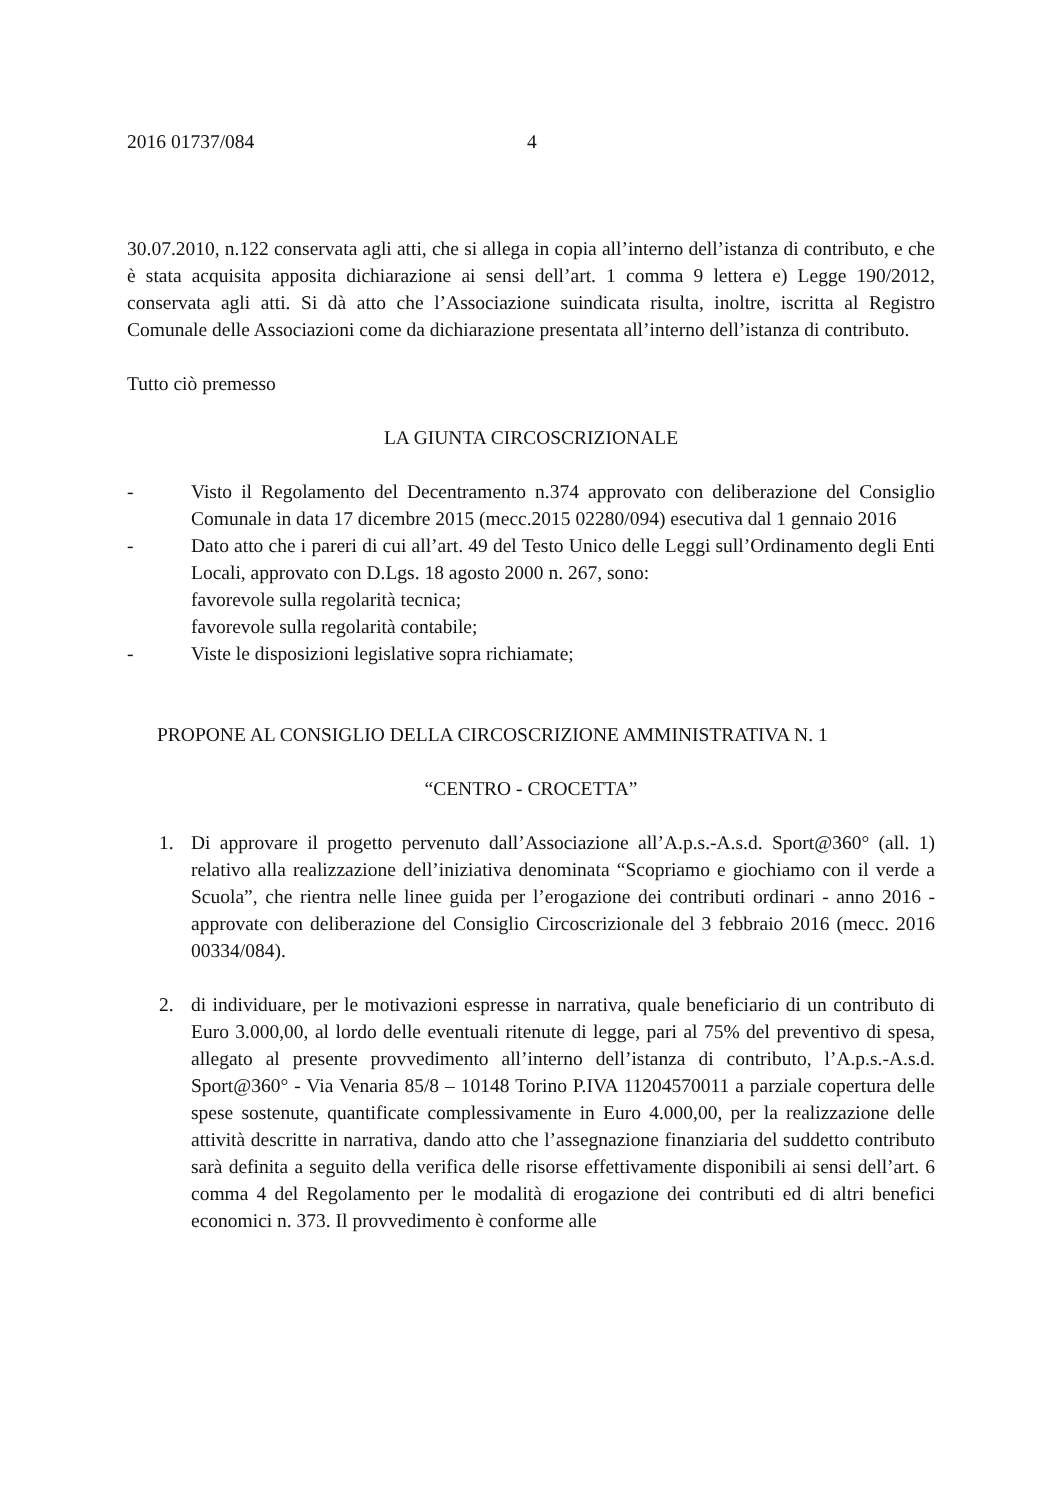2016 01737/084 4
30.07.2010, n.122 conservata agli atti, che si allega in copia all’interno dell’istanza di contributo, e che è stata acquisita apposita dichiarazione ai sensi dell’art. 1 comma 9 lettera e) Legge 190/2012, conservata agli atti. Si dà atto che l’Associazione suindicata risulta, inoltre, iscritta al Registro Comunale delle Associazioni come da dichiarazione presentata all’interno dell’istanza di contributo.
Tutto ciò premesso
LA GIUNTA CIRCOSCRIZIONALE
- Visto il Regolamento del Decentramento n.374 approvato con deliberazione del Consiglio Comunale in data 17 dicembre 2015 (mecc.2015 02280/094) esecutiva dal 1 gennaio 2016
- Dato atto che i pareri di cui all’art. 49 del Testo Unico delle Leggi sull’Ordinamento degli Enti Locali, approvato con D.Lgs. 18 agosto 2000 n. 267, sono:
favorevole sulla regolarità tecnica;
favorevole sulla regolarità contabile;
- Viste le disposizioni legislative sopra richiamate;
PROPONE AL CONSIGLIO DELLA CIRCOSCRIZIONE AMMINISTRATIVA N. 1
“CENTRO - CROCETTA”
1. Di approvare il progetto pervenuto dall’Associazione all’A.p.s.-A.s.d. Sport@360° (all. 1) relativo alla realizzazione dell’iniziativa denominata “Scopriamo e giochiamo con il verde a Scuola”, che rientra nelle linee guida per l’erogazione dei contributi ordinari - anno 2016 - approvate con deliberazione del Consiglio Circoscrizionale del 3 febbraio 2016 (mecc. 2016 00334/084).
2. di individuare, per le motivazioni espresse in narrativa, quale beneficiario di un contributo di Euro 3.000,00, al lordo delle eventuali ritenute di legge, pari al 75% del preventivo di spesa, allegato al presente provvedimento all’interno dell’istanza di contributo, l’A.p.s.-A.s.d. Sport@360° - Via Venaria 85/8 – 10148 Torino P.IVA 11204570011 a parziale copertura delle spese sostenute, quantificate complessivamente in Euro 4.000,00, per la realizzazione delle attività descritte in narrativa, dando atto che l’assegnazione finanziaria del suddetto contributo sarà definita a seguito della verifica delle risorse effettivamente disponibili ai sensi dell’art. 6 comma 4 del Regolamento per le modalità di erogazione dei contributi ed di altri benefici economici n. 373. Il provvedimento è conforme alle